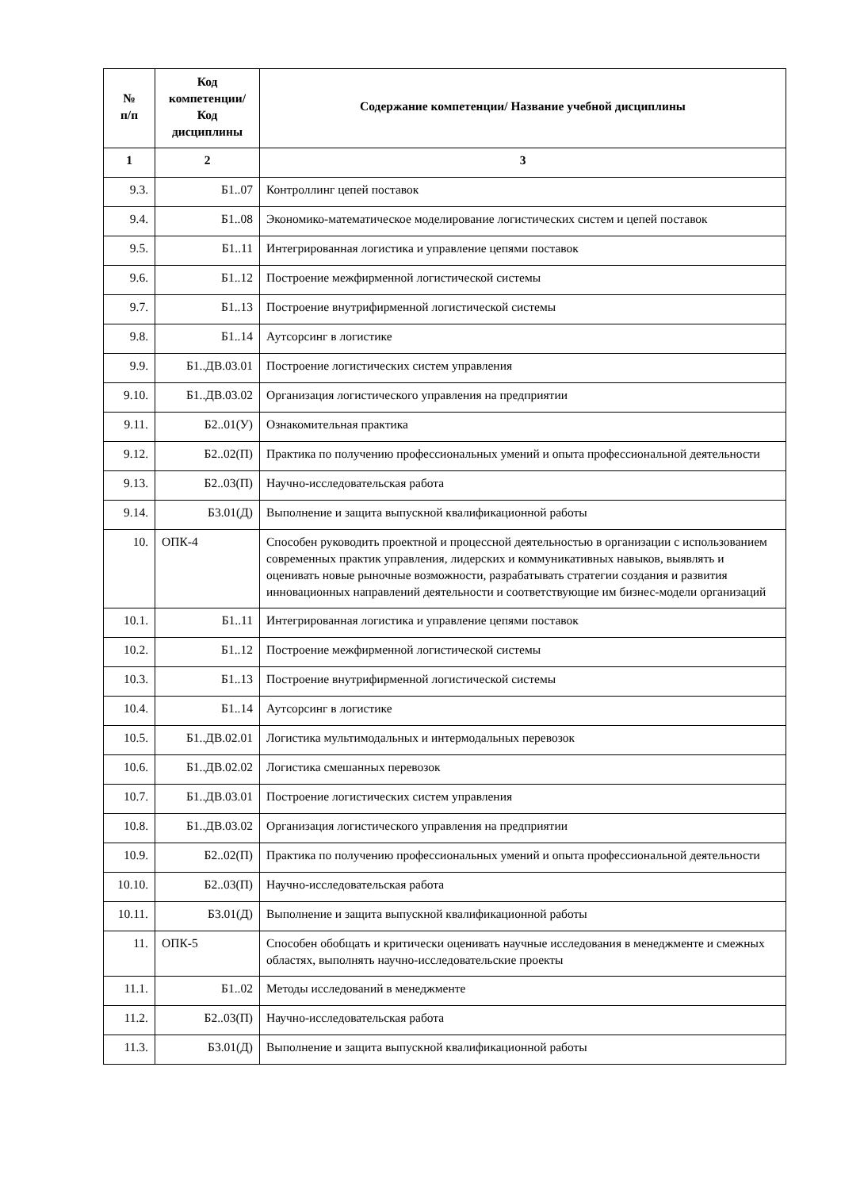| № п/п | Код компетенции/ Код дисциплины | Содержание компетенции/ Название учебной дисциплины |
| --- | --- | --- |
| 1 | 2 | 3 |
| 9.3. | Б1..07 | Контроллинг цепей поставок |
| 9.4. | Б1..08 | Экономико-математическое моделирование логистических систем и цепей поставок |
| 9.5. | Б1..11 | Интегрированная логистика и управление цепями поставок |
| 9.6. | Б1..12 | Построение межфирменной логистической системы |
| 9.7. | Б1..13 | Построение внутрифирменной логистической системы |
| 9.8. | Б1..14 | Аутсорсинг в логистике |
| 9.9. | Б1..ДВ.03.01 | Построение логистических систем управления |
| 9.10. | Б1..ДВ.03.02 | Организация логистического управления на предприятии |
| 9.11. | Б2..01(У) | Ознакомительная практика |
| 9.12. | Б2..02(П) | Практика по получению профессиональных умений и опыта профессиональной деятельности |
| 9.13. | Б2..03(П) | Научно-исследовательская работа |
| 9.14. | Б3.01(Д) | Выполнение и защита выпускной квалификационной работы |
| 10. | ОПК-4 | Способен руководить проектной и процессной деятельностью в организации с использованием современных практик управления, лидерских и коммуникативных навыков, выявлять и оценивать новые рыночные возможности, разрабатывать стратегии создания и развития инновационных направлений деятельности и соответствующие им бизнес-модели организаций |
| 10.1. | Б1..11 | Интегрированная логистика и управление цепями поставок |
| 10.2. | Б1..12 | Построение межфирменной логистической системы |
| 10.3. | Б1..13 | Построение внутрифирменной логистической системы |
| 10.4. | Б1..14 | Аутсорсинг в логистике |
| 10.5. | Б1..ДВ.02.01 | Логистика мультимодальных и интермодальных перевозок |
| 10.6. | Б1..ДВ.02.02 | Логистика смешанных перевозок |
| 10.7. | Б1..ДВ.03.01 | Построение логистических систем управления |
| 10.8. | Б1..ДВ.03.02 | Организация логистического управления на предприятии |
| 10.9. | Б2..02(П) | Практика по получению профессиональных умений и опыта профессиональной деятельности |
| 10.10. | Б2..03(П) | Научно-исследовательская работа |
| 10.11. | Б3.01(Д) | Выполнение и защита выпускной квалификационной работы |
| 11. | ОПК-5 | Способен обобщать и критически оценивать научные исследования в менеджменте и смежных областях, выполнять научно-исследовательские проекты |
| 11.1. | Б1..02 | Методы исследований в менеджменте |
| 11.2. | Б2..03(П) | Научно-исследовательская работа |
| 11.3. | Б3.01(Д) | Выполнение и защита выпускной квалификационной работы |